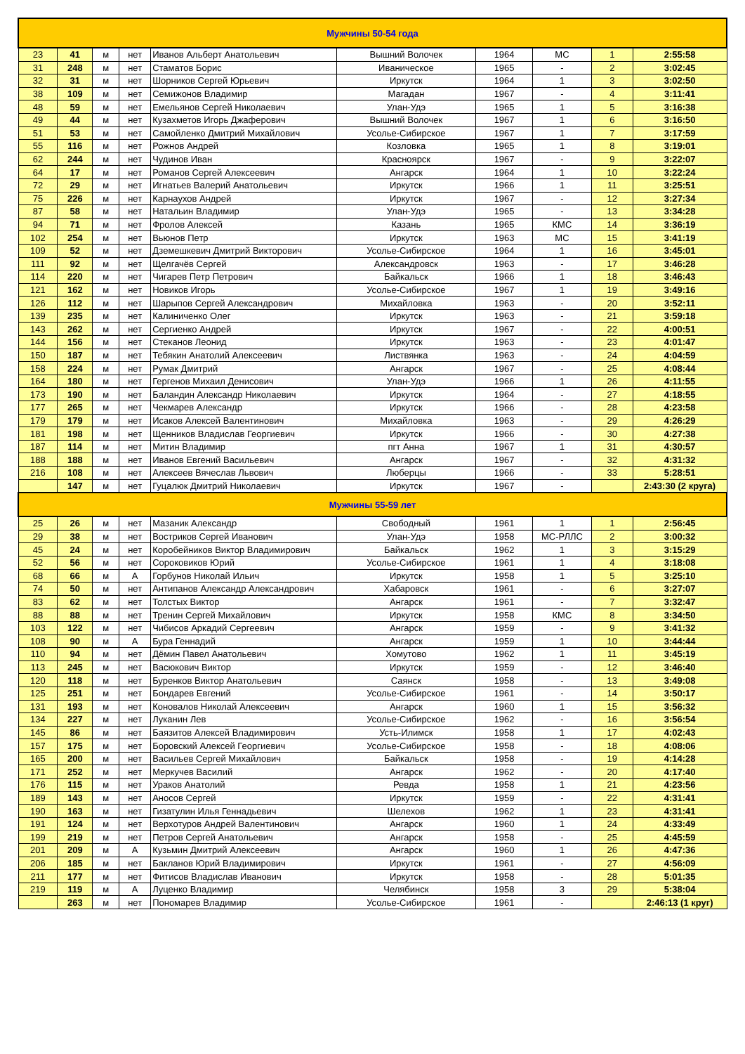| Мужчины 50-54 года | | | | | | | | | |
| 23 | 41 | м | нет | Иванов Альберт Анатольевич | Вышний Волочек | 1964 | МС | 1 | 2:55:58 |
| 31 | 248 | м | нет | Стаматов Борис | Иваническое | 1965 | - | 2 | 3:02:45 |
| 32 | 31 | м | нет | Шорников Сергей Юрьевич | Иркутск | 1964 | 1 | 3 | 3:02:50 |
| 38 | 109 | м | нет | Семижонов Владимир | Магадан | 1967 | - | 4 | 3:11:41 |
| 48 | 59 | м | нет | Емельянов Сергей Николаевич | Улан-Удэ | 1965 | 1 | 5 | 3:16:38 |
| 49 | 44 | м | нет | Кузахметов Игорь Джаферович | Вышний Волочек | 1967 | 1 | 6 | 3:16:50 |
| 51 | 53 | м | нет | Самойленко Дмитрий Михайлович | Усолье-Сибирское | 1967 | 1 | 7 | 3:17:59 |
| 55 | 116 | м | нет | Рожнов Андрей | Козловка | 1965 | 1 | 8 | 3:19:01 |
| 62 | 244 | м | нет | Чудинов Иван | Красноярск | 1967 | - | 9 | 3:22:07 |
| 64 | 17 | м | нет | Романов Сергей Алексеевич | Ангарск | 1964 | 1 | 10 | 3:22:24 |
| 72 | 29 | м | нет | Игнатьев Валерий Анатольевич | Иркутск | 1966 | 1 | 11 | 3:25:51 |
| 75 | 226 | м | нет | Карнаухов Андрей | Иркутск | 1967 | - | 12 | 3:27:34 |
| 87 | 58 | м | нет | Натальин Владимир | Улан-Удэ | 1965 | - | 13 | 3:34:28 |
| 94 | 71 | м | нет | Фролов Алексей | Казань | 1965 | КМС | 14 | 3:36:19 |
| 102 | 254 | м | нет | Вьюнов Петр | Иркутск | 1963 | МС | 15 | 3:41:19 |
| 109 | 52 | м | нет | Дземешкевич Дмитрий Викторович | Усолье-Сибирское | 1964 | 1 | 16 | 3:45:01 |
| 111 | 92 | м | нет | Щелгачёв Сергей | Александровск | 1963 | - | 17 | 3:46:28 |
| 114 | 220 | м | нет | Чигарев Петр Петрович | Байкальск | 1966 | 1 | 18 | 3:46:43 |
| 121 | 162 | м | нет | Новиков Игорь | Усолье-Сибирское | 1967 | 1 | 19 | 3:49:16 |
| 126 | 112 | м | нет | Шарыпов Сергей Александрович | Михайловка | 1963 | - | 20 | 3:52:11 |
| 139 | 235 | м | нет | Калиниченко Олег | Иркутск | 1963 | - | 21 | 3:59:18 |
| 143 | 262 | м | нет | Сергиенко Андрей | Иркутск | 1967 | - | 22 | 4:00:51 |
| 144 | 156 | м | нет | Стеканов Леонид | Иркутск | 1963 | - | 23 | 4:01:47 |
| 150 | 187 | м | нет | Тебякин Анатолий Алексеевич | Листвянка | 1963 | - | 24 | 4:04:59 |
| 158 | 224 | м | нет | Румак Дмитрий | Ангарск | 1967 | - | 25 | 4:08:44 |
| 164 | 180 | м | нет | Гергенов Михаил Денисович | Улан-Удэ | 1966 | 1 | 26 | 4:11:55 |
| 173 | 190 | м | нет | Баландин Александр Николаевич | Иркутск | 1964 | - | 27 | 4:18:55 |
| 177 | 265 | м | нет | Чекмарев Александр | Иркутск | 1966 | - | 28 | 4:23:58 |
| 179 | 179 | м | нет | Исаков Алексей Валентинович | Михайловка | 1963 | - | 29 | 4:26:29 |
| 181 | 198 | м | нет | Щенников Владислав Георгиевич | Иркутск | 1966 | - | 30 | 4:27:38 |
| 187 | 114 | м | нет | Митин Владимир | пгт Анна | 1967 | 1 | 31 | 4:30:57 |
| 188 | 188 | м | нет | Иванов Евгений Васильевич | Ангарск | 1967 | - | 32 | 4:31:32 |
| 216 | 108 | м | нет | Алексеев Вячеслав Львович | Люберцы | 1966 | - | 33 | 5:28:51 |
| | 147 | м | нет | Гуцалюк Дмитрий Николаевич | Иркутск | 1967 | - | | 2:43:30 (2 круга) |
| Мужчины 55-59 лет | | | | | | | | | |
| 25 | 26 | м | нет | Мазаник Александр | Свободный | 1961 | 1 | 1 | 2:56:45 |
| 29 | 38 | м | нет | Востриков Сергей Иванович | Улан-Удэ | 1958 | МС-РЛЛС | 2 | 3:00:32 |
| 45 | 24 | м | нет | Коробейников Виктор Владимирович | Байкальск | 1962 | 1 | 3 | 3:15:29 |
| 52 | 56 | м | нет | Сороковиков Юрий | Усолье-Сибирское | 1961 | 1 | 4 | 3:18:08 |
| 68 | 66 | м | А | Горбунов Николай Ильич | Иркутск | 1958 | 1 | 5 | 3:25:10 |
| 74 | 50 | м | нет | Антипанов Александр Александрович | Хабаровск | 1961 | - | 6 | 3:27:07 |
| 83 | 62 | м | нет | Толстых Виктор | Ангарск | 1961 | - | 7 | 3:32:47 |
| 88 | 88 | м | нет | Тренин Сергей Михайлович | Иркутск | 1958 | КМС | 8 | 3:34:50 |
| 103 | 122 | м | нет | Чибисов Аркадий Сергеевич | Ангарск | 1959 | - | 9 | 3:41:32 |
| 108 | 90 | м | А | Бура Геннадий | Ангарск | 1959 | 1 | 10 | 3:44:44 |
| 110 | 94 | м | нет | Дёмин Павел Анатольевич | Хомутово | 1962 | 1 | 11 | 3:45:19 |
| 113 | 245 | м | нет | Васюкович Виктор | Иркутск | 1959 | - | 12 | 3:46:40 |
| 120 | 118 | м | нет | Буренков Виктор Анатольевич | Саянск | 1958 | - | 13 | 3:49:08 |
| 125 | 251 | м | нет | Бондарев Евгений | Усолье-Сибирское | 1961 | - | 14 | 3:50:17 |
| 131 | 193 | м | нет | Коновалов Николай Алексеевич | Ангарск | 1960 | 1 | 15 | 3:56:32 |
| 134 | 227 | м | нет | Луканин Лев | Усолье-Сибирское | 1962 | - | 16 | 3:56:54 |
| 145 | 86 | м | нет | Баязитов Алексей Владимирович | Усть-Илимск | 1958 | 1 | 17 | 4:02:43 |
| 157 | 175 | м | нет | Боровский Алексей Георгиевич | Усолье-Сибирское | 1958 | - | 18 | 4:08:06 |
| 165 | 200 | м | нет | Васильев Сергей Михайлович | Байкальск | 1958 | - | 19 | 4:14:28 |
| 171 | 252 | м | нет | Меркучев Василий | Ангарск | 1962 | - | 20 | 4:17:40 |
| 176 | 115 | м | нет | Ураков Анатолий | Ревда | 1958 | 1 | 21 | 4:23:56 |
| 189 | 143 | м | нет | Аносов Сергей | Иркутск | 1959 | - | 22 | 4:31:41 |
| 190 | 163 | м | нет | Гизатулин Илья Геннадьевич | Шелехов | 1962 | 1 | 23 | 4:31:41 |
| 191 | 124 | м | нет | Верхотуров Андрей Валентинович | Ангарск | 1960 | 1 | 24 | 4:33:49 |
| 199 | 219 | м | нет | Петров Сергей Анатольевич | Ангарск | 1958 | - | 25 | 4:45:59 |
| 201 | 209 | м | А | Кузьмин Дмитрий Алексеевич | Ангарск | 1960 | 1 | 26 | 4:47:36 |
| 206 | 185 | м | нет | Бакланов Юрий Владимирович | Иркутск | 1961 | - | 27 | 4:56:09 |
| 211 | 177 | м | нет | Фитисов Владислав Иванович | Иркутск | 1958 | - | 28 | 5:01:35 |
| 219 | 119 | м | А | Луценко Владимир | Челябинск | 1958 | 3 | 29 | 5:38:04 |
| | 263 | м | нет | Пономарев Владимир | Усолье-Сибирское | 1961 | - | | 2:46:13 (1 круг) |